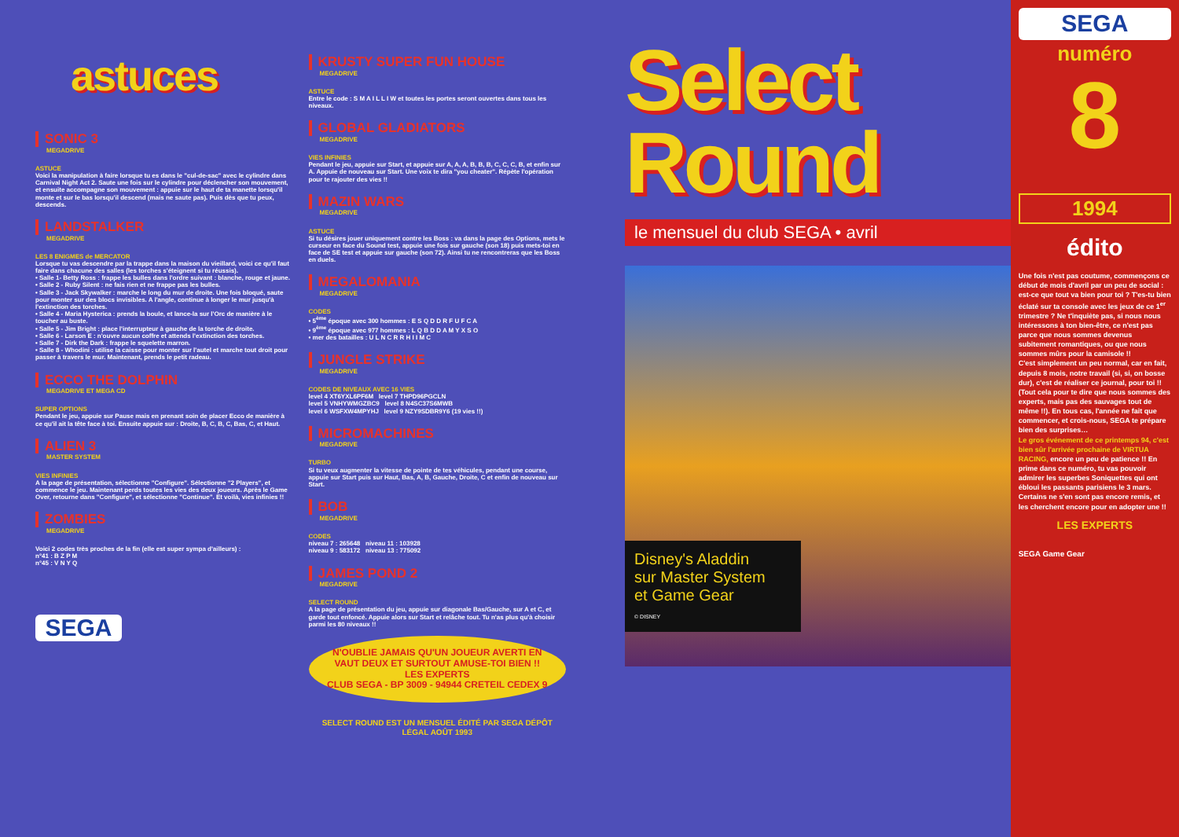astuces
SONIC 3
MEGADRIVE
ASTUCE
Voici la manipulation à faire lorsque tu es dans le "cul-de-sac" avec le cylindre dans Carnival Night Act 2. Saute une fois sur le cylindre pour déclencher son mouvement, et ensuite accompagne son mouvement : appuie sur le haut de ta manette lorsqu'il monte et sur le bas lorsqu'il descend (mais ne saute pas). Puis dès que tu peux, descends.
LANDSTALKER
MEGADRIVE
LES 8 ENIGMES de MERCATOR
Lorsque tu vas descendre par la trappe dans la maison du vieillard, voici ce qu'il faut faire dans chacune des salles (les torches s'éteignent si tu réussis).
• Salle 1- Betty Ross : frappe les bulles dans l'ordre suivant : blanche, rouge et jaune.
• Salle 2 - Ruby Silent : ne fais rien et ne frappe pas les bulles.
• Salle 3 - Jack Skywalker : marche le long du mur de droite. Une fois bloqué, saute pour monter sur des blocs invisibles. A l'angle, continue à longer le mur jusqu'à l'extinction des torches.
• Salle 4 - Maria Hysterica : prends la boule, et lance-la sur l'Orc de manière à le toucher au buste.
• Salle 5 - Jim Bright : place l'interrupteur à gauche de la torche de droite.
• Salle 6 - Larson E : n'ouvre aucun coffre et attends l'extinction des torches.
• Salle 7 - Dirk the Dark : frappe le squelette marron.
• Salle 8 - Whodini : utilise la caisse pour monter sur l'autel et marche tout droit pour passer à travers le mur. Maintenant, prends le petit radeau.
ECCO THE DOLPHIN
MEGADRIVE ET MEGA CD
SUPER OPTIONS
Pendant le jeu, appuie sur Pause mais en prenant soin de placer Ecco de manière à ce qu'il ait la tête face à toi. Ensuite appuie sur : Droite, B, C, B, C, Bas, C, et Haut.
ALIEN 3
MASTER SYSTEM
VIES INFINIES
A la page de présentation, sélectionne "Configure". Sélectionne "2 Players", et commence le jeu. Maintenant perds toutes les vies des deux joueurs. Après le Game Over, retourne dans "Configure", et sélectionne "Continue". Et voilà, vies infinies !!
ZOMBIES
MEGADRIVE
Voici 2 codes très proches de la fin (elle est super sympa d'ailleurs) :
n°41 : B Z P M
n°45 : V N Y Q
SEGA
KRUSTY SUPER FUN HOUSE
MEGADRIVE
ASTUCE
Entre le code : S M A I L L I W et toutes les portes seront ouvertes dans tous les niveaux.
GLOBAL GLADIATORS
MEGADRIVE
VIES INFINIES
Pendant le jeu, appuie sur Start, et appuie sur A, A, A, B, B, B, C, C, C, B, et enfin sur A. Appuie de nouveau sur Start. Une voix te dira "you cheater". Répète l'opération pour te rajouter des vies !!
MAZIN WARS
MEGADRIVE
ASTUCE
Si tu désires jouer uniquement contre les Boss : va dans la page des Options, mets le curseur en face du Sound test, appuie une fois sur gauche (son 18) puis mets-toi en face de SE test et appuie sur gauche (son 72). Ainsi tu ne rencontreras que les Boss en duels.
MEGALOMANIA
MEGADRIVE
CODES
• 5<sup>ème</sup> époque avec 300 hommes : E S Q D D R F U F C A
• 9<sup>ème</sup> époque avec 977 hommes : L Q B D D A M Y X S O
• mer des batailles : U L N C R R H I I M C
JUNGLE STRIKE
MEGADRIVE
CODES DE NIVEAUX AVEC 16 VIES
level 4 XT6YXL6PF6M level 7 THPD96PGCLN
level 5 VNHYWMGZBC9 level 8 N4SC37S6MWB
level 6 WSFXW4MPYHJ level 9 NZY9SDBR9Y6 (19 vies !!)
MICROMACHINES
MEGADRIVE
TURBO
Si tu veux augmenter la vitesse de pointe de tes véhicules, pendant une course, appuie sur Start puis sur Haut, Bas, A, B, Gauche, Droite, C et enfin de nouveau sur Start.
BOB
MEGADRIVE
CODES
niveau 7 : 265648 niveau 11 : 103928
niveau 9 : 583172 niveau 13 : 775092
JAMES POND 2
MEGADRIVE
SELECT ROUND
A la page de présentation du jeu, appuie sur diagonale Bas/Gauche, sur A et C, et garde tout enfoncé. Appuie alors sur Start et relâche tout. Tu n'as plus qu'à choisir parmi les 80 niveaux !!
N'OUBLIE JAMAIS QU'UN JOUEUR AVERTI EN VAUT DEUX ET SURTOUT AMUSE-TOI BIEN !!
LES EXPERTS
CLUB SEGA - BP 3009 - 94944 CRETEIL CEDEX 9
SELECT ROUND EST UN MENSUEL ÉDITÉ PAR SEGA DÉPÔT LÉGAL AOÛT 1993
Select
Round
le mensuel du club SEGA • avril
Disney's Aladdin
sur Master System
et Game Gear
© DISNEY
SEGA
numéro
8
1994
édito
Une fois n'est pas coutume, commençons ce début de mois d'avril par un peu de social : est-ce que tout va bien pour toi ? T'es-tu bien éclaté sur ta console avec les jeux de ce 1<sup>er</sup> trimestre ? Ne t'inquiète pas, si nous nous intéressons à ton bien-être, ce n'est pas parce que nous sommes devenus subitement romantiques, ou que nous sommes mûrs pour la camisole !!
C'est simplement un peu normal, car en fait, depuis 8 mois, notre travail (si, si, on bosse dur), c'est de réaliser ce journal, pour toi !!
(Tout cela pour te dire que nous sommes des experts, mais pas des sauvages tout de même !!). En tous cas, l'année ne fait que commencer, et crois-nous, SEGA te prépare bien des surprises…
Le gros événement de ce printemps 94, c'est bien sûr l'arrivée prochaine de VIRTUA RACING, encore un peu de patience !! En prime dans ce numéro, tu vas pouvoir admirer les superbes Soniquettes qui ont ébloui les passants parisiens le 3 mars. Certains ne s'en sont pas encore remis, et les cherchent encore pour en adopter une !!
LES EXPERTS
SEGA Game Gear